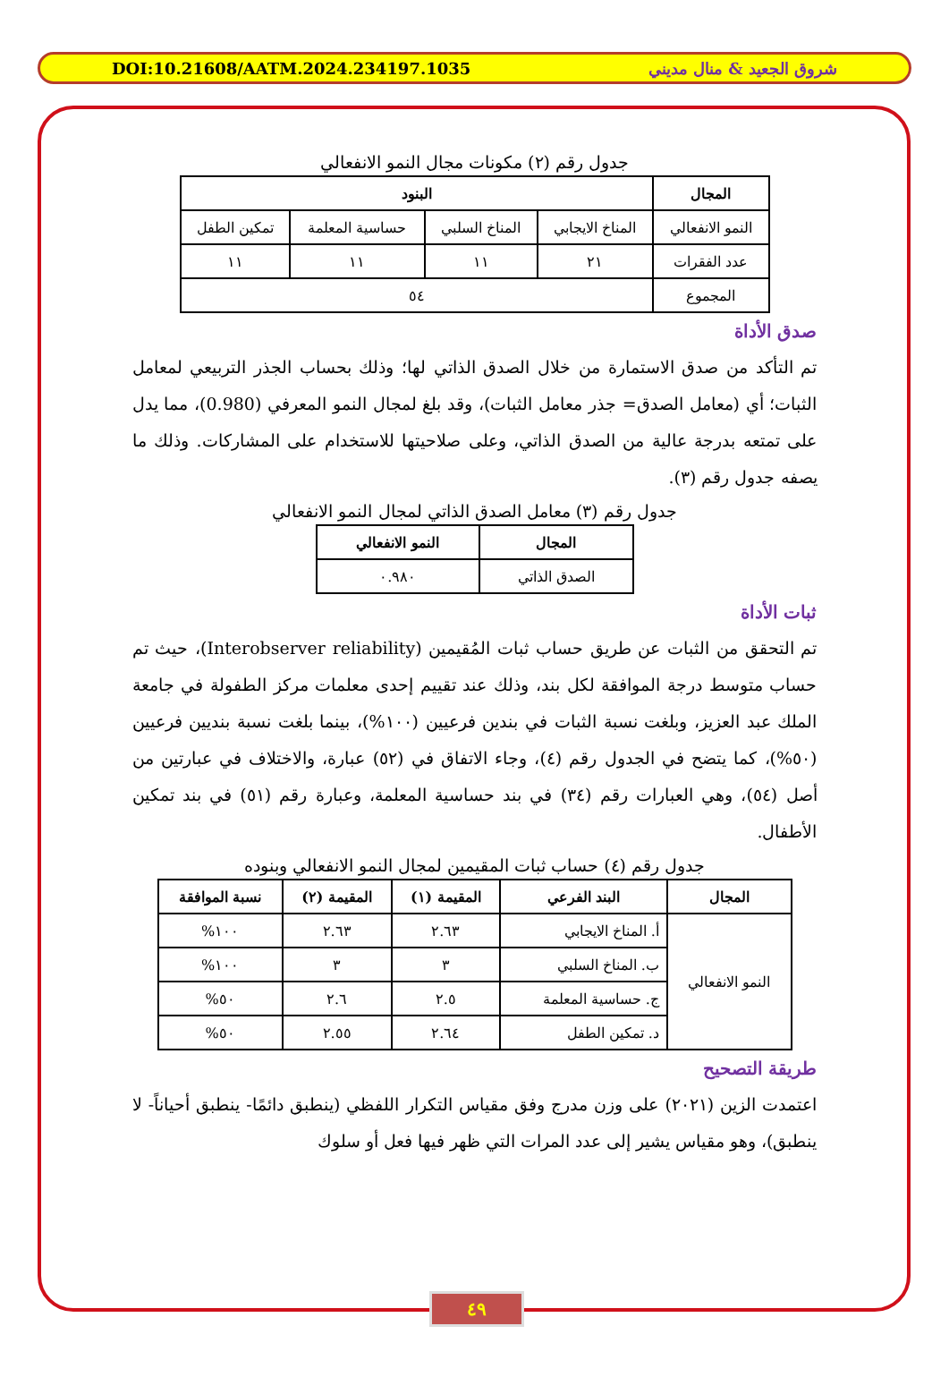DOI:10.21608/AATM.2024.234197.1035 شروق الجعيد & منال مديني
جدول رقم (٢) مكونات مجال النمو الانفعالي
| المجال | البنود | | | |
| --- | --- | --- | --- | --- |
| النمو الانفعالي | المناخ الايجابي | المناخ السلبي | حساسية المعلمة | تمكين الطفل |
| عدد الفقرات | ٢١ | ١١ | ١١ | ١١ |
| المجموع | ٥٤ | | | |
صدق الأداة
تم التأكد من صدق الاستمارة من خلال الصدق الذاتي لها؛ وذلك بحساب الجذر التربيعي لمعامل الثبات؛ أي (معامل الصدق= جذر معامل الثبات)، وقد بلغ لمجال النمو المعرفي (0.980)، مما يدل على تمتعه بدرجة عالية من الصدق الذاتي، وعلى صلاحيتها للاستخدام على المشاركات. وذلك ما يصفه جدول رقم (٣).
جدول رقم (٣) معامل الصدق الذاتي لمجال النمو الانفعالي
| المجال | النمو الانفعالي |
| --- | --- |
| الصدق الذاتي | ٠.٩٨٠ |
ثبات الأداة
تم التحقق من الثبات عن طريق حساب ثبات المُقيمين (Interobserver reliability)، حيث تم حساب متوسط درجة الموافقة لكل بند، وذلك عند تقييم إحدى معلمات مركز الطفولة في جامعة الملك عبد العزيز، وبلغت نسبة الثبات في بندين فرعيين (١٠٠%)، بينما بلغت نسبة بنديين فرعيين (٥٠%)، كما يتضح في الجدول رقم (٤)، وجاء الاتفاق في (٥٢) عبارة، والاختلاف في عبارتين من أصل (٥٤)، وهي العبارات رقم (٣٤) في بند حساسية المعلمة، وعبارة رقم (٥١) في بند تمكين الأطفال.
جدول رقم (٤) حساب ثبات المقيمين لمجال النمو الانفعالي وبنوده
| المجال | البند الفرعي | المقيمة (١) | المقيمة (٢) | نسبة الموافقة |
| --- | --- | --- | --- | --- |
| النمو الانفعالي | أ. المناخ الايجابي | ٢.٦٣ | ٢.٦٣ | ١٠٠% |
| | ب. المناخ السلبي | ٣ | ٣ | ١٠٠% |
| | ج. حساسية المعلمة | ٢.٥ | ٢.٦ | ٥٠% |
| | د. تمكين الطفل | ٢.٦٤ | ٢.٥٥ | ٥٠% |
طريقة التصحيح
اعتمدت الزين (٢٠٢١) على وزن مدرج وفق مقياس التكرار اللفظي (ينطبق دائمًا- ينطبق أحياناً- لا ينطبق)، وهو مقياس يشير إلى عدد المرات التي ظهر فيها فعل أو سلوك
٤٩